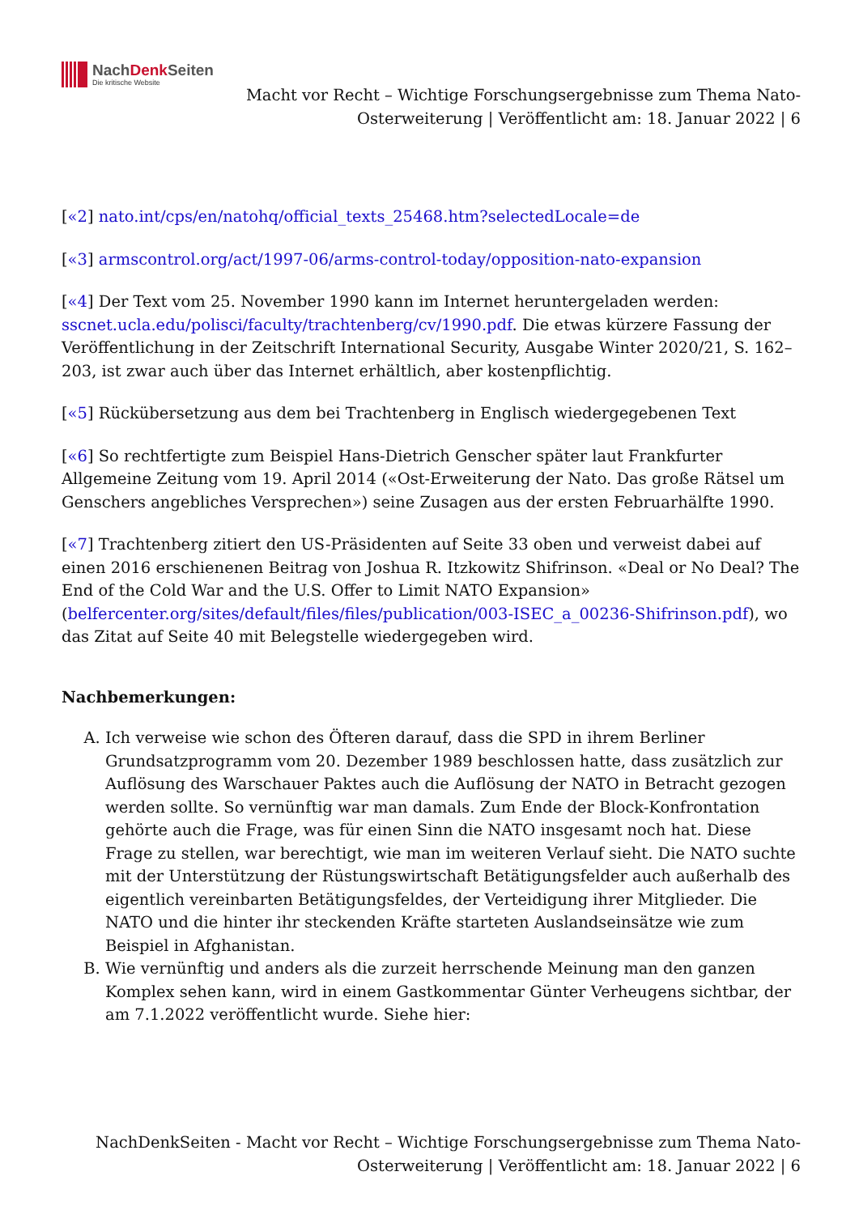NachDenk Seiten
Die kritische Website
Macht vor Recht – Wichtige Forschungsergebnisse zum Thema Nato-Osterweiterung | Veröffentlicht am: 18. Januar 2022 | 6
[«2] nato.int/cps/en/natohq/official_texts_25468.htm?selectedLocale=de
[«3] armscontrol.org/act/1997-06/arms-control-today/opposition-nato-expansion
[«4] Der Text vom 25. November 1990 kann im Internet heruntergeladen werden: sscnet.ucla.edu/polisci/faculty/trachtenberg/cv/1990.pdf. Die etwas kürzere Fassung der Veröffentlichung in der Zeitschrift International Security, Ausgabe Winter 2020/21, S. 162–203, ist zwar auch über das Internet erhältlich, aber kostenpflichtig.
[«5] Rückübersetzung aus dem bei Trachtenberg in Englisch wiedergegebenen Text
[«6] So rechtfertigte zum Beispiel Hans-Dietrich Genscher später laut Frankfurter Allgemeine Zeitung vom 19. April 2014 («Ost-Erweiterung der Nato. Das große Rätsel um Genschers angebliches Versprechen») seine Zusagen aus der ersten Februarhälfte 1990.
[«7] Trachtenberg zitiert den US-Präsidenten auf Seite 33 oben und verweist dabei auf einen 2016 erschienenen Beitrag von Joshua R. Itzkowitz Shifrinson. «Deal or No Deal? The End of the Cold War and the U.S. Offer to Limit NATO Expansion» (belfercenter.org/sites/default/files/files/publication/003-ISEC_a_00236-Shifrinson.pdf), wo das Zitat auf Seite 40 mit Belegstelle wiedergegeben wird.
Nachbemerkungen:
A. Ich verweise wie schon des Öfteren darauf, dass die SPD in ihrem Berliner Grundsatzprogramm vom 20. Dezember 1989 beschlossen hatte, dass zusätzlich zur Auflösung des Warschauer Paktes auch die Auflösung der NATO in Betracht gezogen werden sollte. So vernünftig war man damals. Zum Ende der Block-Konfrontation gehörte auch die Frage, was für einen Sinn die NATO insgesamt noch hat. Diese Frage zu stellen, war berechtigt, wie man im weiteren Verlauf sieht. Die NATO suchte mit der Unterstützung der Rüstungswirtschaft Betätigungsfelder auch außerhalb des eigentlich vereinbarten Betätigungsfeldes, der Verteidigung ihrer Mitglieder. Die NATO und die hinter ihr steckenden Kräfte starteten Auslandseinsätze wie zum Beispiel in Afghanistan.
B. Wie vernünftig und anders als die zurzeit herrschende Meinung man den ganzen Komplex sehen kann, wird in einem Gastkommentar Günter Verheugens sichtbar, der am 7.1.2022 veröffentlicht wurde. Siehe hier:
NachDenkSeiten - Macht vor Recht – Wichtige Forschungsergebnisse zum Thema Nato-Osterweiterung | Veröffentlicht am: 18. Januar 2022 | 6